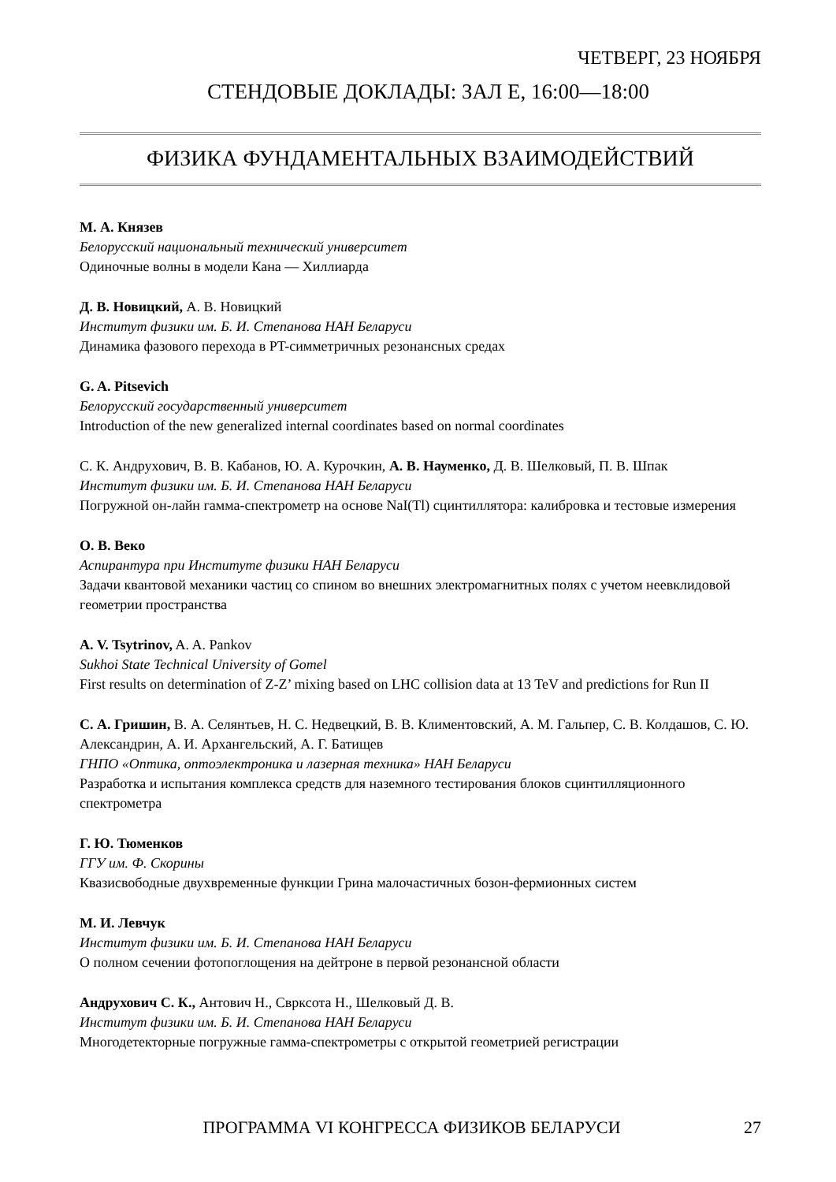ЧЕТВЕРГ, 23 НОЯБРЯ
СТЕНДОВЫЕ ДОКЛАДЫ: ЗАЛ E, 16:00—18:00
ФИЗИКА ФУНДАМЕНТАЛЬНЫХ ВЗАИМОДЕЙСТВИЙ
М. А. Князев
Белорусский национальный технический университет
Одиночные волны в модели Кана — Хиллиарда
Д. В. Новицкий, А. В. Новицкий
Институт физики им. Б. И. Степанова НАН Беларуси
Динамика фазового перехода в PT-симметричных резонансных средах
G. A. Pitsevich
Белорусский государственный университет
Introduction of the new generalized internal coordinates based on normal coordinates
С. К. Андрухович, В. В. Кабанов, Ю. А. Курочкин, А. В. Науменко, Д. В. Шелковый, П. В. Шпак
Институт физики им. Б. И. Степанова НАН Беларуси
Погружной он-лайн гамма-спектрометр на основе NaI(Tl) сцинтиллятора: калибровка и тестовые измерения
О. В. Веко
Аспирантура при Институте физики НАН Беларуси
Задачи квантовой механики частиц со спином во внешних электромагнитных полях с учетом неевклидовой геометрии пространства
A. V. Tsytrinov, A. A. Pankov
Sukhoi State Technical University of Gomel
First results on determination of Z-Z’ mixing based on LHC collision data at 13 TeV and predictions for Run II
С. А. Гришин, В. А. Селянтьев, Н. С. Недвецкий, В. В. Климентовский, А. М. Гальпер, С. В. Колдашов, С. Ю. Александрин, А. И. Архангельский, А. Г. Батищев
ГНПО «Оптика, оптоэлектроника и лазерная техника» НАН Беларуси
Разработка и испытания комплекса средств для наземного тестирования блоков сцинтилляционного спектрометра
Г. Ю. Тюменков
ГГУ им. Ф. Скорины
Квазисвободные двухвременные функции Грина малочастичных бозон-фермионных систем
М. И. Левчук
Институт физики им. Б. И. Степанова НАН Беларуси
О полном сечении фотопоглощения на дейтроне в первой резонансной области
Андрухович С. К., Антович Н., Сврксота Н., Шелковый Д. В.
Институт физики им. Б. И. Степанова НАН Беларуси
Многодетекторные погружные гамма-спектрометры с открытой геометрией регистрации
ПРОГРАММА VI КОНГРЕССА ФИЗИКОВ БЕЛАРУСИ 27